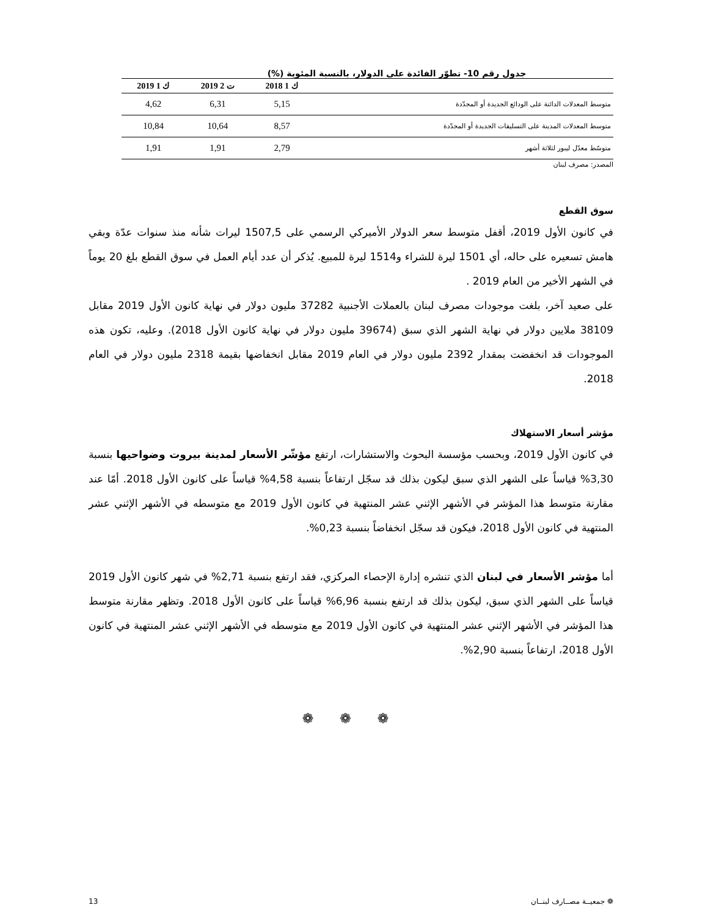جدول رقم 10- تطوّر الفائدة على الدولار، بالنسبة المئوية (%)
| | ك 1 2018 | ت 2 2019 | ك 1 2019 |
| --- | --- | --- | --- |
| متوسط المعدلات الدائنة على الودائع الجديدة أو المجدّدة | 5,15 | 6,31 | 4,62 |
| متوسط المعدلات المدينة على التسليفات الجديدة أو المجدّدة | 8,57 | 10,64 | 10,84 |
| متوسّط معدّل ليبور لثلاثة أشهر | 2,79 | 1,91 | 1,91 |
المصدر: مصرف لبنان
سوق القطع
في كانون الأول 2019، أقفل متوسط سعر الدولار الأميركي الرسمي على 1507,5 ليرات شأنه منذ سنوات عدّة وبقي هامش تسعيره على حاله، أي 1501 ليرة للشراء و1514 ليرة للمبيع. يُذكر أن عدد أيام العمل في سوق القطع بلغ 20 يوماً في الشهر الأخير من العام 2019 .
على صعيد آخر، بلغت موجودات مصرف لبنان بالعملات الأجنبية 37282 مليون دولار في نهاية كانون الأول 2019 مقابل 38109 ملايين دولار في نهاية الشهر الذي سبق (39674 مليون دولار في نهاية كانون الأول 2018). وعليه، تكون هذه الموجودات قد انخفضت بمقدار 2392 مليون دولار في العام 2019 مقابل انخفاضها بقيمة 2318 مليون دولار في العام 2018.
مؤشر أسعار الاستهلاك
في كانون الأول 2019، وبحسب مؤسسة البحوث والاستشارات، ارتفع مؤشّر الأسعار لمدينة بيروت وضواحيها بنسبة 3,30% قياساً على الشهر الذي سبق ليكون بذلك قد سجّل ارتفاعاً بنسبة 4,58% قياساً على كانون الأول 2018. أمّا عند مقارنة متوسط هذا المؤشر في الأشهر الإثني عشر المنتهية في كانون الأول 2019 مع متوسطه في الأشهر الإثني عشر المنتهية في كانون الأول 2018، فيكون قد سجّل انخفاضاً بنسبة 0,23%.
أما مؤشر الأسعار في لبنان الذي تنشره إدارة الإحصاء المركزي، فقد ارتفع بنسبة 2,71% في شهر كانون الأول 2019 قياساً على الشهر الذي سبق، ليكون بذلك قد ارتفع بنسبة 6,96% قياساً على كانون الأول 2018. وتظهر مقارنة متوسط هذا المؤشر في الأشهر الإثني عشر المنتهية في كانون الأول 2019 مع متوسطه في الأشهر الإثني عشر المنتهية في كانون الأول 2018، ارتفاعاً بنسبة 2,90%.
❁ ❁ ❁
❁ جمعيــة مصــارف لبنــان 13